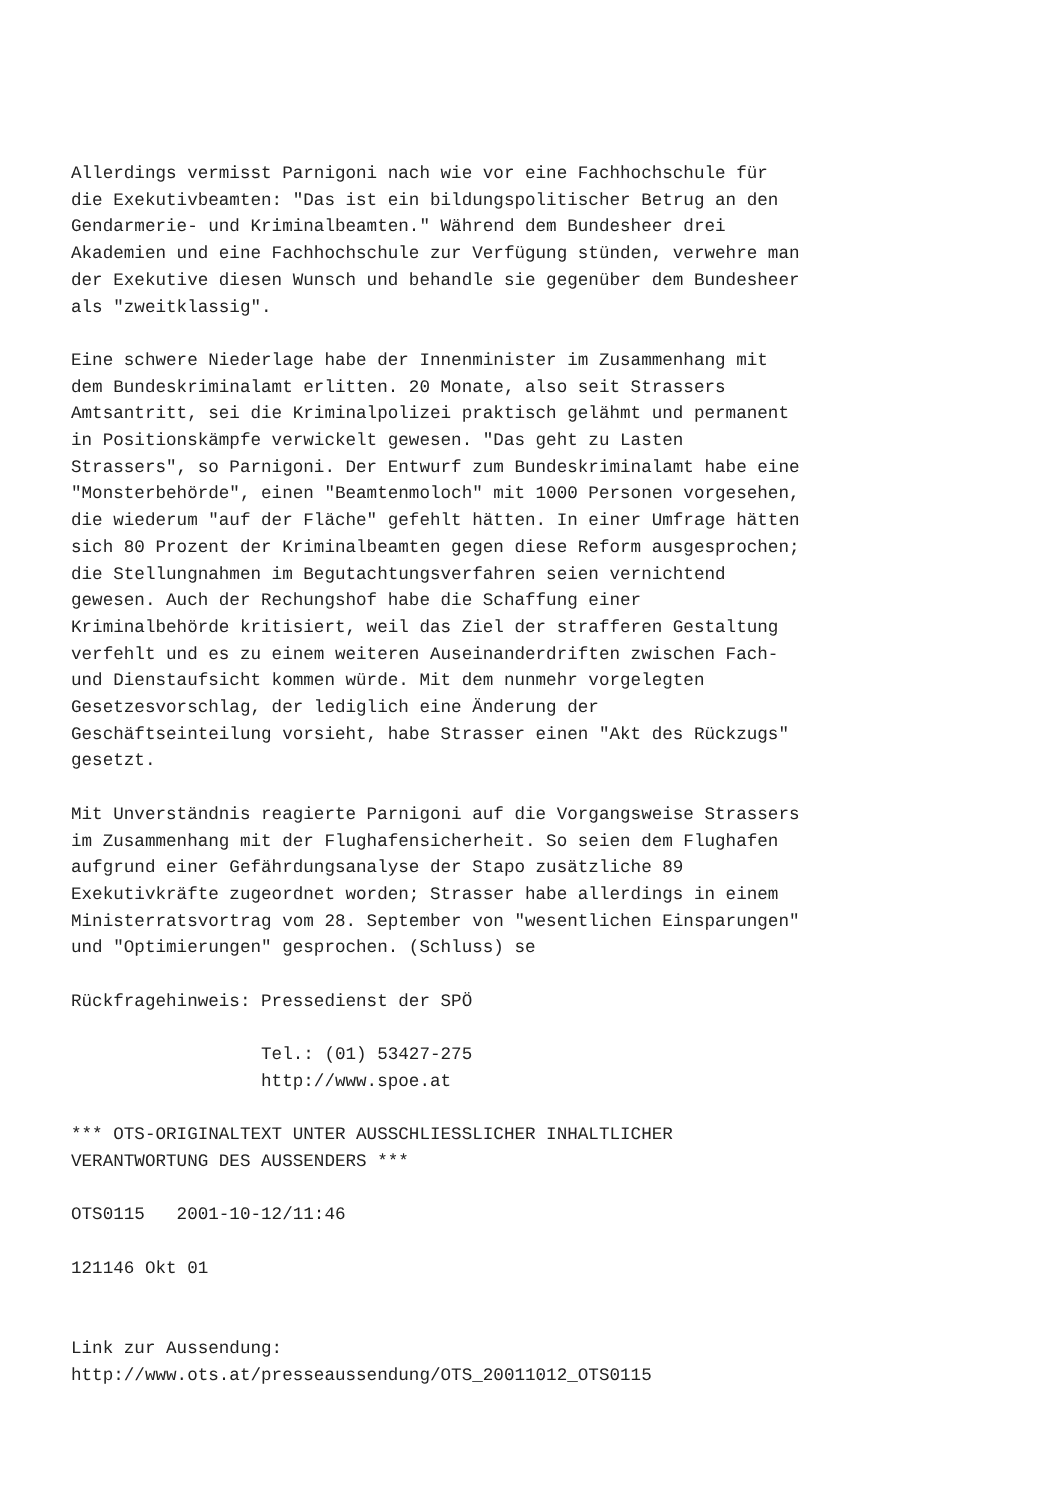Allerdings vermisst Parnigoni nach wie vor eine Fachhochschule für
die Exekutivbeamten: "Das ist ein bildungspolitischer Betrug an den
Gendarmerie- und Kriminalbeamten." Während dem Bundesheer drei
Akademien und eine Fachhochschule zur Verfügung stünden, verwehre man
der Exekutive diesen Wunsch und behandle sie gegenüber dem Bundesheer
als "zweitklassig".

Eine schwere Niederlage habe der Innenminister im Zusammenhang mit
dem Bundeskriminalamt erlitten. 20 Monate, also seit Strassers
Amtsantritt, sei die Kriminalpolizei praktisch gelähmt und permanent
in Positionskämpfe verwickelt gewesen. "Das geht zu Lasten
Strassers", so Parnigoni. Der Entwurf zum Bundeskriminalamt habe eine
"Monsterbehörde", einen "Beamtenmoloch" mit 1000 Personen vorgesehen,
die wiederum "auf der Fläche" gefehlt hätten. In einer Umfrage hätten
sich 80 Prozent der Kriminalbeamten gegen diese Reform ausgesprochen;
die Stellungnahmen im Begutachtungsverfahren seien vernichtend
gewesen. Auch der Rechungshof habe die Schaffung einer
Kriminalbehörde kritisiert, weil das Ziel der strafferen Gestaltung
verfehlt und es zu einem weiteren Auseinanderdriften zwischen Fach-
und Dienstaufsicht kommen würde. Mit dem nunmehr vorgelegten
Gesetzesvorschlag, der lediglich eine Änderung der
Geschäftseinteilung vorsieht, habe Strasser einen "Akt des Rückzugs"
gesetzt.

Mit Unverständnis reagierte Parnigoni auf die Vorgangsweise Strassers
im Zusammenhang mit der Flughafensicherheit. So seien dem Flughafen
aufgrund einer Gefährdungsanalyse der Stapo zusätzliche 89
Exekutivkräfte zugeordnet worden; Strasser habe allerdings in einem
Ministerratsvortrag vom 28. September von "wesentlichen Einsparungen"
und "Optimierungen" gesprochen. (Schluss) se

Rückfragehinweis: Pressedienst der SPÖ

                  Tel.: (01) 53427-275
                  http://www.spoe.at

*** OTS-ORIGINALTEXT UNTER AUSSCHLIESSLICHER INHALTLICHER
VERANTWORTUNG DES AUSSENDERS ***

OTS0115   2001-10-12/11:46

121146 Okt 01


Link zur Aussendung:
http://www.ots.at/presseaussendung/OTS_20011012_OTS0115